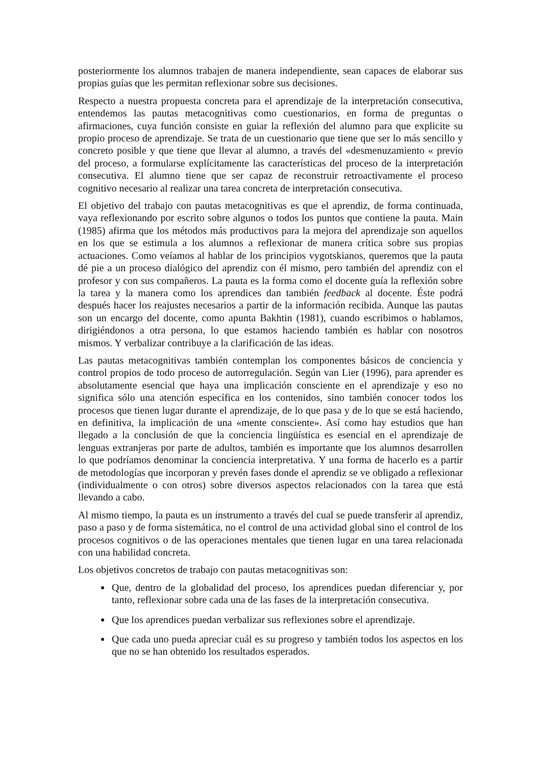posteriormente los alumnos trabajen de manera independiente, sean capaces de elaborar sus propias guías que les permitan reflexionar sobre sus decisiones.
Respecto a nuestra propuesta concreta para el aprendizaje de la interpretación consecutiva, entendemos las pautas metacognitivas como cuestionarios, en forma de preguntas o afirmaciones, cuya función consiste en guiar la reflexión del alumno para que explicite su propio proceso de aprendizaje. Se trata de un cuestionario que tiene que ser lo más sencillo y concreto posible y que tiene que llevar al alumno, a través del «desmenuzamiento « previo del proceso, a formularse explícitamente las características del proceso de la interpretación consecutiva. El alumno tiene que ser capaz de reconstruir retroactivamente el proceso cognitivo necesario al realizar una tarea concreta de interpretación consecutiva.
El objetivo del trabajo con pautas metacognitivas es que el aprendiz, de forma continuada, vaya reflexionando por escrito sobre algunos o todos los puntos que contiene la pauta. Main (1985) afirma que los métodos más productivos para la mejora del aprendizaje son aquellos en los que se estimula a los alumnos a reflexionar de manera crítica sobre sus propias actuaciones. Como veíamos al hablar de los principios vygotskianos, queremos que la pauta dé pie a un proceso dialógico del aprendiz con él mismo, pero también del aprendiz con el profesor y con sus compañeros. La pauta es la forma como el docente guía la reflexión sobre la tarea y la manera como los aprendices dan también feedback al docente. Éste podrá después hacer los reajustes necesarios a partir de la información recibida. Aunque las pautas son un encargo del docente, como apunta Bakhtin (1981), cuando escribimos o hablamos, dirigiéndonos a otra persona, lo que estamos haciendo también es hablar con nosotros mismos. Y verbalizar contribuye a la clarificación de las ideas.
Las pautas metacognitivas también contemplan los componentes básicos de conciencia y control propios de todo proceso de autorregulación. Según van Lier (1996), para aprender es absolutamente esencial que haya una implicación consciente en el aprendizaje y eso no significa sólo una atención específica en los contenidos, sino también conocer todos los procesos que tienen lugar durante el aprendizaje, de lo que pasa y de lo que se está haciendo, en definitiva, la implicación de una «mente consciente». Así como hay estudios que han llegado a la conclusión de que la conciencia lingüística es esencial en el aprendizaje de lenguas extranjeras por parte de adultos, también es importante que los alumnos desarrollen lo que podríamos denominar la conciencia interpretativa. Y una forma de hacerlo es a partir de metodologías que incorporan y prevén fases donde el aprendiz se ve obligado a reflexionar (individualmente o con otros) sobre diversos aspectos relacionados con la tarea que está llevando a cabo.
Al mismo tiempo, la pauta es un instrumento a través del cual se puede transferir al aprendiz, paso a paso y de forma sistemática, no el control de una actividad global sino el control de los procesos cognitivos o de las operaciones mentales que tienen lugar en una tarea relacionada con una habilidad concreta.
Los objetivos concretos de trabajo con pautas metacognitivas son:
Que, dentro de la globalidad del proceso, los aprendices puedan diferenciar y, por tanto, reflexionar sobre cada una de las fases de la interpretación consecutiva.
Que los aprendices puedan verbalizar sus reflexiones sobre el aprendizaje.
Que cada uno pueda apreciar cuál es su progreso y también todos los aspectos en los que no se han obtenido los resultados esperados.